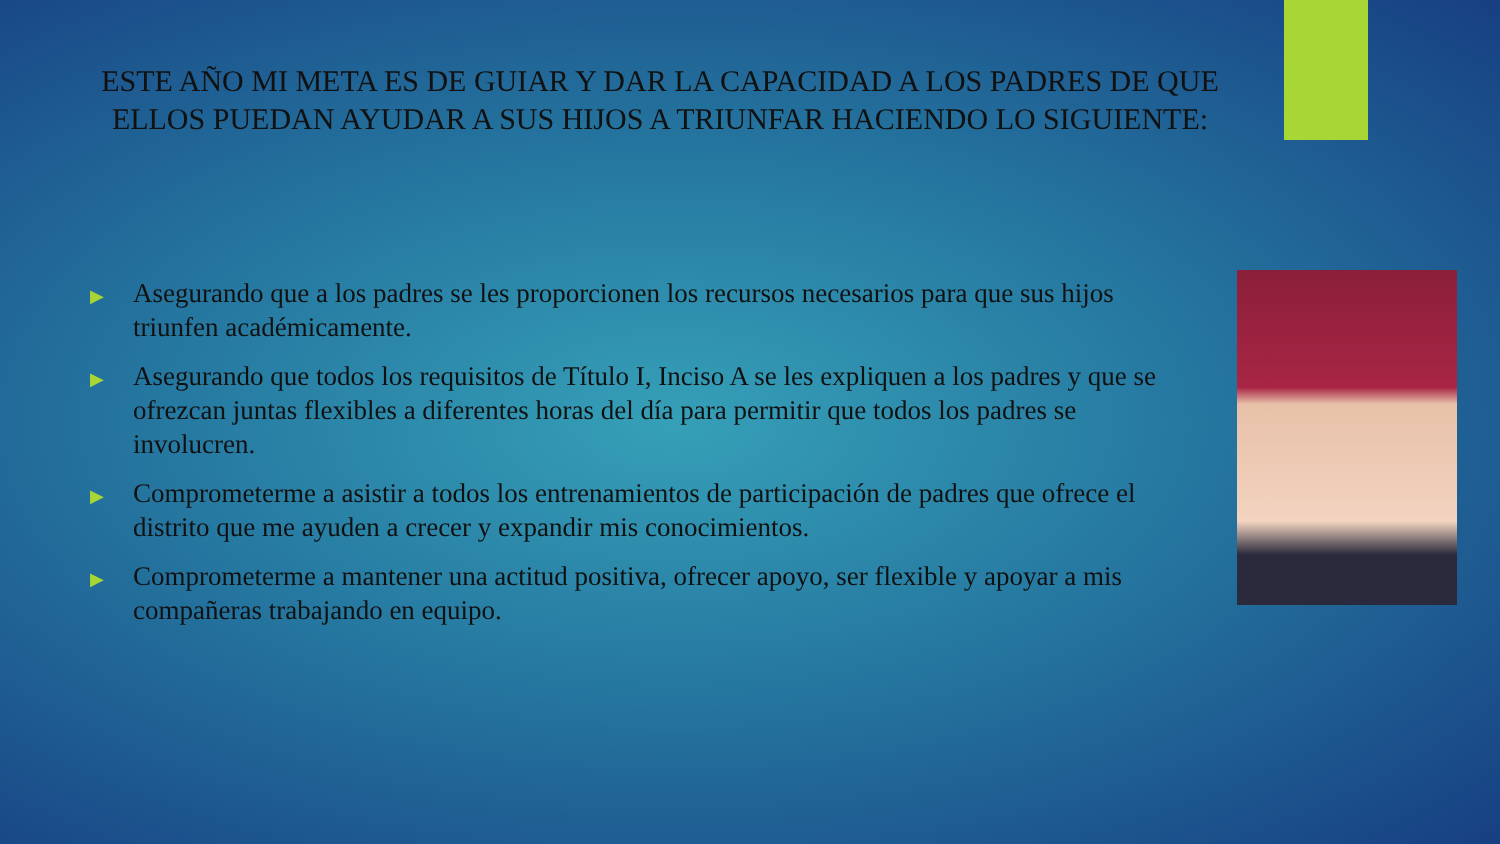ESTE AÑO MI META ES DE GUIAR Y DAR LA CAPACIDAD A LOS PADRES DE QUE ELLOS PUEDAN AYUDAR A SUS HIJOS A TRIUNFAR HACIENDO LO SIGUIENTE:
▶ Asegurando que a los padres se les proporcionen los recursos necesarios para que sus hijos triunfen académicamente.
▶ Asegurando que todos los requisitos de Título I, Inciso A se les expliquen a los padres y que se ofrezcan juntas flexibles a diferentes horas del día para permitir que todos los padres se involucren.
▶ Comprometerme a asistir a todos los entrenamientos de participación de padres que ofrece el distrito que me ayuden a crecer y expandir mis conocimientos.
▶ Comprometerme a mantener una actitud positiva, ofrecer apoyo, ser flexible y apoyar a mis compañeras trabajando en equipo.